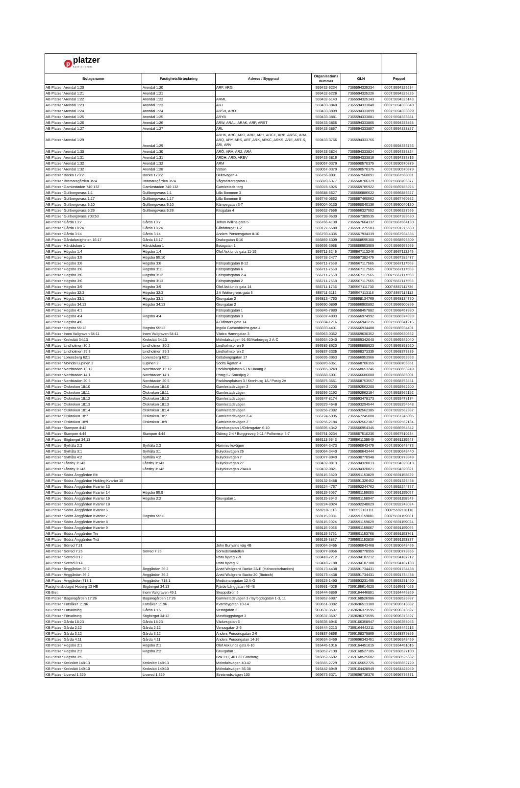| p platzer FASTIGHETER | | | | | |
| Bolagsnamn | Fastighetsförteckning | Adress / Byggnad | Organisations nummer | GLN | Peppol |
| AB Platzer Arendal 1:20 | Arendal 1:20 | ARF, ARG | 559432-5234 | 7365594325234 | 0007:5594325234 |
| AB Platzer Arendal 1:21 | Arendal 1:21 | | 559432-5226 | 7365594325226 | 0007:5594325226 |
| AB Platzer Arendal 1:22 | Arendal 1:22 | ARML | 559432-5143 | 7365594325143 | 0007:5594325143 |
| AB Platzer Arendal 1:23 | Arendal 1:23 | ARJ | 559433-3840 | 7365594333840 | 0007:5594333840 |
| AB Platzer Arendal 1:24 | Arendal 1:24 | ARSH, AROT | 559433-3899 | 7365594333899 | 0007:5594333899 |
| AB Platzer Arendal 1:25 | Arendal 1:25 | ARYB | 559433-3881 | 7365594333881 | 0007:5594333881 |
| AB Platzer Arendal 1:26 | Arendal 1:26 | ARW, ARAL, ARAK, ARP, ARST | 559433-3865 | 7365594333865 | 0007:5594333865 |
| AB Platzer Arendal 1:27 | Arendal 1:27 | ARL | 559433-3857 | 7365594333857 | 0007:5594333857 |
| AB Platzer Arendal 1:29 | Arendal 1:29 | ARHK, ARC, ARO, ARR, ARH, ARCE, ARB, ARSC, ARA, ARQ, ARY, ARS, ART, ARK, ARKC, ARKS, ARE, ART-S, ARI, ARV | 559433-3766 | 7365594333766 | 0007:5594333766 |
| AB Platzer Arendal 1:30 | Arendal 1:30 | ARÖ, ARÅ, ARZ, ARÄ | 559433-3824 | 7365594333824 | 0007:5594333824 |
| AB Platzer Arendal 1:31 | Arendal 1:31 | ARDH, ARD, ARBV | 559433-3816 | 7365594333816 | 0007:5594333816 |
| AB Platzer Arendal 1:32 | Arendal 1:32 | ARM | 559057-0379 | 7365590570375 | 0007:5590570379 |
| AB Platzer Arendal 1:32 | Arendal 1:28 | Vatten | 559057-0379 | 7365590570375 | 0007:5590570379 |
| AB Platzer Backa 173:2 | Backa 173:2 | Deltavägen 4 | 556756-8091 | 7365567568091 | 0007:5567568091 |
| AB Platzer Brämaregården 35:4 | Brämaregården 35:4 | Vågmästaregatan 1 | 556870-6377 | 7365568706379 | 0007:5568706377 |
| AB Platzer Gamlestaden 740:132 | Gamlestaden 740:132 | Gamlestads torg | 556978-5925 | 7365569785922 | 0007:5569785925 |
| AB Platzer Gullbergsvass 1:1 | Gullbergsvass 1:1 | Lilla Bommen 3 | 556688-6627 | 7365566886622 | 0007:5566886627 |
| AB Platzer Gullbergsvass 1:17 | Gullbergsvass 1:17 | Lilla Bommen 8 | 556746-0562 | 7365567460562 | 0007:5567460562 |
| AB Platzer Gullbergsvass 5:10 | Gullbergsvass 5:10 | Kämpegatan 3-7 | 556004-0130 | 7365560040136 | 0007:5560040130 |
| AB Platzer Gullbergsvass 5:26 | Gullbergsvass 5:26 | Kilsgatan 4 | 556632-7556 | 7365566327552 | 0007:5566327556 |
| AB Platzer Gullbergsvass 703:53 | | | 556738-9530 | 7365567389535 | 0007:5567389530 |
| AB Platzer Gårda 13:7 | Gårda 13:7 | Johan Willins gata 5 | 556766-4130 | 7365567664137 | 0007:5567664130 |
| AB Platzer Gårda 18:24 | Gårda 18:24 | Gårdatorget 1-2 | 559127-5580 | 7365591275583 | 0007:5591275580 |
| AB Platzer Gårda 3:14 | Gårda 3:14 | Anders Personsgatan 8-10 | 556793-4335 | 7365567934339 | 0007:5567934335 |
| AB Platzer Gårdafastigheten 16:17 | Gårda 16:17 | Drakegatan 6-10 | 556859-5309 | 7365568595300 | 0007:5568595309 |
| AB Platzer Hårddisken 1 | Hårddisken 1 | Betagatan 1 | 556695-3955 | 7365566953959 | 0007:5566953955 |
| AB Platzer Högsbo 1:4 | Högsbo 1:4 | Olof Asklunds gata 11-19 | 556711-3245 | 7365567113246 | 0007:5567113245 |
| AB Platzer Högsbo 3:5 | Högsbo 55:10 | | 556738-2477 | 7365567382475 | 0007:5567382477 |
| AB Platzer Högsbo 3:6 | Högsbo 3:6 | Fältspatsgatan 8-12 | 556711-7568 | 7365567117565 | 0007:5567117568 |
| AB Platzer Högsbo 3:6 | Högsbo 3:11 | Fältspatsgatan 6 | 556711-7568 | 7365567117565 | 0007:5567117568 |
| AB Platzer Högsbo 3:6 | Högsbo 3:12 | Fältspatsgatan 2-4 | 556711-7568 | 7365567117565 | 0007:5567117568 |
| AB Platzer Högsbo 3:6 | Högsbo 3:13 | Fältspatsgatan 2 | 556711-7568 | 7365567117565 | 0007:5567117568 |
| AB Platzer Högsbo 3:9 | Högsbo 3:9 | Olof Asklunds gata 14 | 556711-1736 | 7365567111730 | 0007:5567111736 |
| AB Platzer Högsbo 32:3 | Högsbo 32:3 | J A Wettergrens gata 5 | 556711-3112 | 7365567113116 | 0007:5567113112 |
| AB Platzer Högsbo 33:1 | Högsbo 33:1 | Gruvgatan 2 | 556813-4760 | 7365568134769 | 0007:5568134760 |
| AB Platzer Högsbo 34:13 | Högsbo 34:13 | Gruvgatan 2 | 556690-0899 | 7365566900892 | 0007:5566900899 |
| AB Platzer Högsbo 4:1 | | Fältspatsgatan 1 | 556845-7880 | 7365568457882 | 0007:5568457880 |
| AB Platzer Högsbo 4:4 | Högsbo 4:4 | Fältspatsgatan 3 | 556697-4993 | 7365566974992 | 0007:5566974993 |
| AB Platzer Högsbo 4:6 | | A Odhners gata 14 | 556694-1216 | 7365566941215 | 0007:5566941216 |
| AB Platzer Högsbo 55:13 | Högsbo 55:13 | Ingela Gathenhielms gata 4 | 556693-4401 | 7365566934408 | 0007:5566934401 |
| AB Platzer Inom Vallgraven 54:11 | Inom Vallgraven 54:11 | Västra Hamngatan 3 | 556963-0352 | 7365569630352 | 0007:5569630352 |
| AB Platzer Krokslätt 34:13 | Krokslätt 34:13 | Mölndalsvägen 91-93/Varbergsg 2 A-C | 556934-2040 | 7365569342040 | 0007:5569342040 |
| AB Platzer Lindholmen 30:2 | Lindholmen 30:2 | Lindholmspiren 9 | 556589-8920 | 7365565898923 | 0007:5565898920 |
| AB Platzer Lindholmen 39:3 | Lindholmen 39:3 | Lindholmspiren 2 | 556837-3335 | 7365568373335 | 0007:5568373335 |
| AB Platzer Lorensberg 62:1 | Lorensberg 62:1 | Götabergsgatan 17 | 556695-3963 | 7365566953966 | 0007:5566953963 |
| AB Platzer Mölndal Lupinen 2 | Lupinen 2 | Södra Ågatan 4 | 556870-6351 | 7365568706355 | 0007:5568706351 |
| AB Platzer Nordstaden 13:12 | Nordstaden 13:12 | Packhusplatsen 6 / N Hamng 2 | 556865-3249 | 7365568653246 | 0007:5568653249 |
| AB Platzer Nordstaden 14:1 | Nordstaden 14:1 | Postg 5 / Smedjeg 2 | 556668-6001 | 7365566686000 | 0007:5566686001 |
| AB Platzer Nordstaden 20:5 | Nordstaden 20:5 | Packhusplatsen 3 / Kronhusg 1A / Postg 2A | 556875-3551 | 7365568753557 | 0007:5568753551 |
| AB Platzer Olskroken 18:10 | Olskroken 18:10 | Gamlestadsvägen 2 | 559256-2200 | 7365592562200 | 0007:5592562200 |
| AB Platzer Olskroken 18:11 | Olskroken 18:11 | Gamlestadsvägen | 559256-2192 | 7365592562194 | 0007:5592562192 |
| AB Platzer Olskroken 18:12 | Olskroken 18:12 | Gamlestadsvägen | 559347-8174 | 7365593478173 | 0007:5593478174 |
| AB Platzer Olskroken 18:13 | Olskroken 18:13 | Gamlestadsvägen | 559329-4548 | 7365593294544 | 0007:5593294548 |
| AB Platzer Olskroken 18:14 | Olskroken 18:14 | Gamlestadsvägen | 559256-2382 | 7365592562385 | 0007:5592562382 |
| AB Platzer Olskroken 18:7 | Olskroken 18:7 | Gamlestadsvägen 2-4 | 556724-5005 | 7365567245008 | 0007:5567245005 |
| AB Platzer Olskroken 18:9 | Olskroken 18:9 | Gamlestadsvägen 2 | 559256-2184 | 7365592562187 | 0007:5592562184 |
| AB Platzer Stampen 4:42 | | Barnhusgatan 1/Odinsgatan 6-10 | 556695-4342 | 7365566954345 | 0007:5566954342 |
| AB Platzer Stampen 4:44 | Stampen 4:44 | Odinsg 2-4 / Burggreveg 9-11 / Polhemspl 5-7 | 556751-0234 | 7365567510236 | 0007:5567510234 |
| AB Platzer Stigberget 34:13 | | | 556113-9543 | 7365561139549 | 0007:5561139543 |
| AB Platzer Syrhåla 2:3 | Syrhåla 2:3 | Hamneviksvägen | 559064-3473 | 7365590643475 | 0007:5590643473 |
| AB Platzer Syrhåla 3:1 | Syrhåla 3:1 | Bulyckevägen 25 | 559064-3440 | 7365590643444 | 0007:5590643440 |
| AB Platzer Syrhåla 4:2 | Syrhåla 4:2 | Bulyckevägen 7 | 559077-8949 | 7365590778948 | 0007:5590778949 |
| AB Platzer Låssby 3:143 | Låssby 3:143 | Bulyckevägen 27 | 559432-0813 | 7365594320813 | 0007:5594320813 |
| AB Platzer Låssby 3:142 | Låssby 3:142 | Bulyckevägen 29A&B | 559432-0821 | 7365594320821 | 0007:5594320821 |
| AB Platzer Södra Änggården Ett | | | 559115-3829 | 7365591153829 | 0007:5591153829 |
| AB Platzer Södra Änggården Holding Kvarter 10 | | | 559132-6458 | 7365591326452 | 0007:5591326458 |
| AB Platzer Södra Änggården Kvarter 13 | | | 559224-4767 | 7365592244762 | 0007:5592244767 |
| AB Platzer Södra Änggården Kvarter 14 | Högsbo 55:9 | | 559115-9057 | 7365591159050 | 0007:5591159057 |
| AB Platzer Södra Änggården Kvarter 16 | Högsbo 2:2 | Gruvgatan 1 | 559115-8943 | 7365591158947 | 0007:5591158943 |
| AB Platzer Södra Änggården Kvarter 18 | | | 559224-8024 | 7365592248029 | 0007:5592248024 |
| AB Platzer Södra Änggården Kvarter 6 | | | 559218-1118 | 7365592181111 | 0007:5592181118 |
| AB Platzer Södra Änggården Kvarter 7 | Högsbo 55:11 | | 559115-9081 | 7365591159081 | 0007:5591159081 |
| AB Platzer Södra Änggården Kvarter 8 | | | 559115-9024 | 7365591159029 | 0007:5591159024 |
| AB Platzer Södra Änggården Kvarter 9 | | | 559115-9065 | 7365591159067 | 0007:5591159065 |
| AB Platzer Södra Änggården Tre | | | 559115-3761 | 7365591153768 | 0007:5591153761 |
| AB Platzer Södra Änggården Två | | | 559115-3837 | 7365591153836 | 0007:5591153837 |
| AB Platzer Sörred 7:21 | | John Bunyans väg 4B | 559064-3465 | 7365590643468 | 0007:5590643465 |
| AB Platzer Sörred 7:25 | Sörred 7:25 | Sörredsrondellen | 559077-8956 | 7365590778955 | 0007:5590778956 |
| AB Platzer Sörred 8:12 | | Röra byväg 7-9 | 559418-7212 | 7365594187212 | 0007:5594187212 |
| AB Platzer Sörred 8:14 | | Röra byväg 5 | 559418-7188 | 7365594187188 | 0007:5594187188 |
| AB Platzer Änggården 36:2 | Änggården 36:2 | Arvid Wallgrens Backe 2A-B (Hälsovetarbacken) | 559173-4438 | 7365591734431 | 0007:5591734438 |
| AB Platzer Änggården 36:2 | Änggården 36:2 | Arvid Wallgrens Backe 20 (Biotech) | 559173-4438 | 7365591734431 | 0007:5591734438 |
| AB Platzer Änggården 718:1 | Änggården 718:1 | Medicinaregatan 12 A-G | 559323-1490 | 7365593231495 | 0007:5593231490 |
| Fastighetsbolaget Hoberg 13 HB | Stigberget 34:13 | Fjärde Långgatan 46-48 | 916561-4026 | 7369165614020 | 0007:9165614026 |
| KB Biet | Inom Vallgraven 49:1 | Skeppsbron 5 | 916444-6859 | 7369164446851 | 0007:9164446859 |
| KB Platzer Bagaregården 17:26 | Bagaregården 17:26 | Gamlestadsvägen 3 / Byfogdegatan 1-3, 11 | 916852-6987 | 7369168526986 | 0007:9168526987 |
| KB Platzer Forsåker 1:196 | Forsåker 1:196 | Kvarnbygatan 10-14 | 969651-3382 | 7369696513380 | 0007:9696513382 |
| KB Platzer Förvaltning | Gårda 1:15 | Vestagatan 2 | 969637-3597 | 7369696373595 | 0007:9696373597 |
| KB Platzer Förvaltning | Stigberget 34:12 | Masthuggstorget 3 | 969637-3597 | 7369696373595 | 0007:9696373597 |
| KB Platzer Gårda 18:23 | Gårda 18:23 | Vädursgatan 6 | 916635-8946 | 7369166358947 | 0007:9166358946 |
| KB Platzer Gårda 2:12 | Gårda 2:12 | Venusgatan 2-6 | 916444-2213 | 7369164442211 | 0007:9164442213 |
| KB Platzer Gårda 3:12 | Gårda 3:12 | Anders Personsgatan 2-6 | 916837-9866 | 7369168379865 | 0007:9168379866 |
| KB Platzer Gårda 4:11 | Gårda 4:11 | Anders Persongatan 14-16 | 969634-3459 | 7369696343451 | 0007:9696343459 |
| KB Platzer Högsbo 2:1 | Högsbo 2:1 | Olof Asklunds gata 6-10 | 916445-1016 | 7369164451015 | 0007:9164451016 |
| KB Platzer Högsbo 2:2 | Högsbo 2:2 | Gruvgatan 1 | 916852-7100 | 7369168527105 | 0007:9168527100 |
| KB Platzer Högsbo 3:5 | | Box 211, 401 23 Göteborg | 916852-5682 | 7369168525682 | 0007:9168525682 |
| KB Platzer Krokslätt 148:13 | Krokslätt 148:13 | Mölndalsvägen 40-42 | 916565-2729 | 7369165652725 | 0007:9165652729 |
| KB Platzer Krokslätt 149:10 | Krokslätt 149:10 | Mölndalsvägen 36-38 | 916442-8949 | 7369164428949 | 0007:9164428949 |
| KB Platzer Livered 1:329 | Livered 1:329 | Streteredsvägen 100 | 969673-6371 | 7369696736376 | 0007:9696736371 |